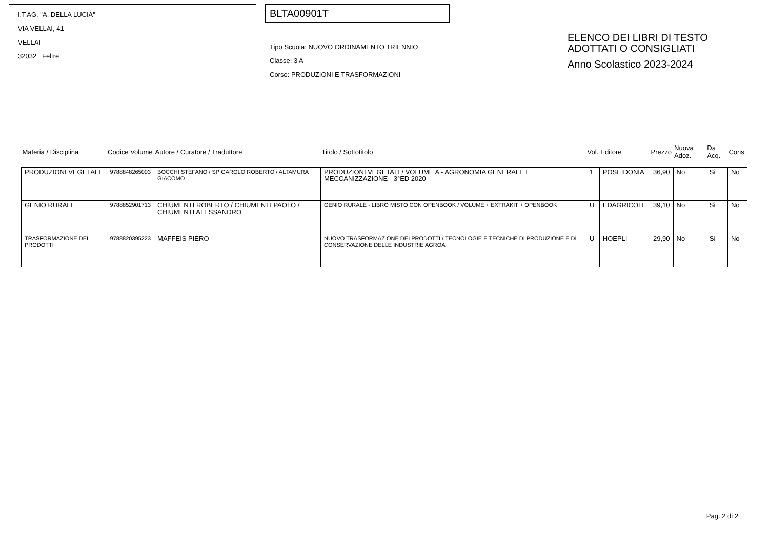I.T.AG. "A. DELLA LUCIA"
VIA VELLAI, 41
VELLAI
32032 Feltre
BLTA00901T
Tipo Scuola: NUOVO ORDINAMENTO TRIENNIO
Classe: 3 A
Corso: PRODUZIONI E TRASFORMAZIONI
ELENCO DEI LIBRI DI TESTO
ADOTTATI O CONSIGLIATI
Anno Scolastico 2023-2024
| Materia / Disciplina | Codice Volume | Autore / Curatore / Traduttore | Titolo / Sottotitolo | Vol. | Editore | Prezzo | Nuova Adoz. | Da Acq. | Cons. |
| --- | --- | --- | --- | --- | --- | --- | --- | --- | --- |
| PRODUZIONI VEGETALI | 9788848265003 | BOCCHI STEFANO / SPIGAROLO ROBERTO / ALTAMURA GIACOMO | PRODUZIONI VEGETALI / VOLUME A - AGRONOMIA GENERALE E MECCANIZZAZIONE - 3°ED 2020 | 1 | POSEIDONIA | 36,90 | No | Si | No |
| GENIO RURALE | 9788852901713 | CHIUMENTI ROBERTO / CHIUMENTI PAOLO / CHIUMENTI ALESSANDRO | GENIO RURALE - LIBRO MISTO CON OPENBOOK / VOLUME + EXTRAKIT + OPENBOOK | U | EDAGRICOLE | 39,10 | No | Si | No |
| TRASFORMAZIONE DEI PRODOTTI | 9788820395223 | MAFFEIS PIERO | NUOVO TRASFORMAZIONE DEI PRODOTTI / TECNOLOGIE E TECNICHE DI PRODUZIONE E DI CONSERVAZIONE DELLE INDUSTRIE AGROA | U | HOEPLI | 29,90 | No | Si | No |
Pag. 2 di 2